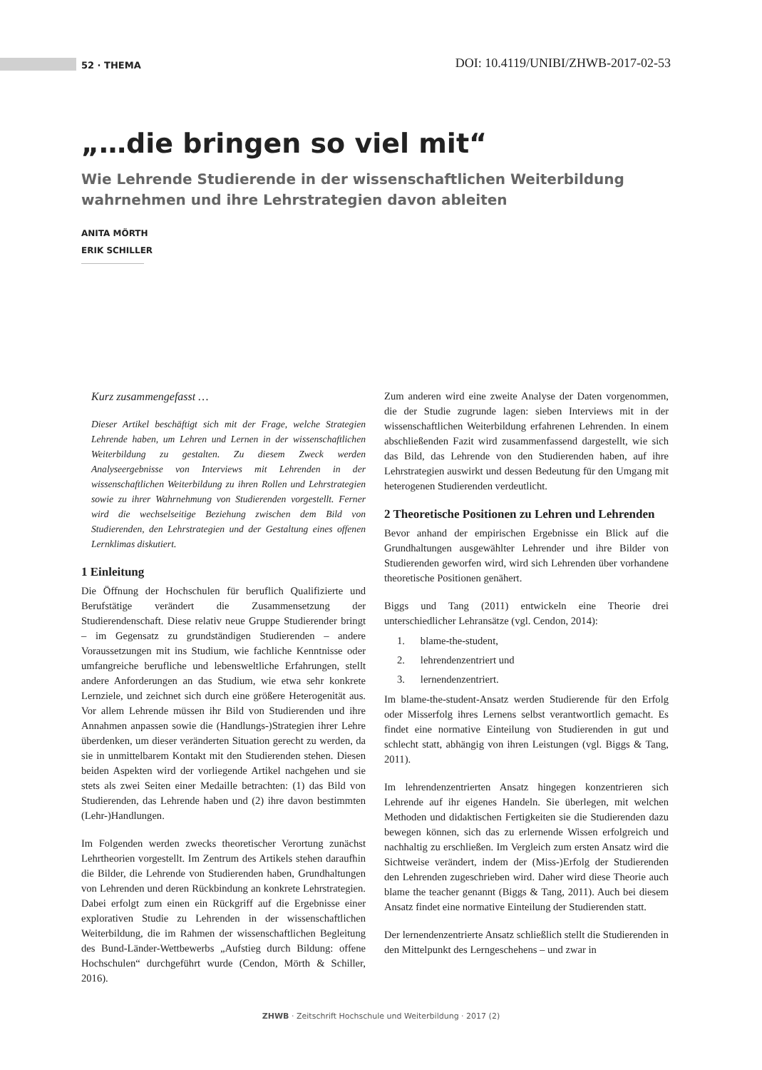52 · THEMA DOI: 10.4119/UNIBI/ZHWB-2017-02-53
„…die bringen so viel mit“
Wie Lehrende Studierende in der wissenschaftlichen Weiterbildung wahrnehmen und ihre Lehrstrategien davon ableiten
ANITA MÖRTH
ERIK SCHILLER
Kurz zusammengefasst …
Dieser Artikel beschäftigt sich mit der Frage, welche Strategien Lehrende haben, um Lehren und Lernen in der wissenschaftlichen Weiterbildung zu gestalten. Zu diesem Zweck werden Analyseergebnisse von Interviews mit Lehrenden in der wissenschaftlichen Weiterbildung zu ihren Rollen und Lehrstrategien sowie zu ihrer Wahrnehmung von Studierenden vorgestellt. Ferner wird die wechselseitige Beziehung zwischen dem Bild von Studierenden, den Lehrstrategien und der Gestaltung eines offenen Lernklimas diskutiert.
1 Einleitung
Die Öffnung der Hochschulen für beruflich Qualifizierte und Berufstätige verändert die Zusammensetzung der Studierendenschaft. Diese relativ neue Gruppe Studierender bringt – im Gegensatz zu grundständigen Studierenden – andere Voraussetzungen mit ins Studium, wie fachliche Kenntnisse oder umfangreiche berufliche und lebensweltliche Erfahrungen, stellt andere Anforderungen an das Studium, wie etwa sehr konkrete Lernziele, und zeichnet sich durch eine größere Heterogenität aus. Vor allem Lehrende müssen ihr Bild von Studierenden und ihre Annahmen anpassen sowie die (Handlungs-)Strategien ihrer Lehre überdenken, um dieser veränderten Situation gerecht zu werden, da sie in unmittelbarem Kontakt mit den Studierenden stehen. Diesen beiden Aspekten wird der vorliegende Artikel nachgehen und sie stets als zwei Seiten einer Medaille betrachten: (1) das Bild von Studierenden, das Lehrende haben und (2) ihre davon bestimmten (Lehr-)Handlungen.
Im Folgenden werden zwecks theoretischer Verortung zunächst Lehrtheorien vorgestellt. Im Zentrum des Artikels stehen daraufhin die Bilder, die Lehrende von Studierenden haben, Grundhaltungen von Lehrenden und deren Rückbindung an konkrete Lehrstrategien. Dabei erfolgt zum einen ein Rückgriff auf die Ergebnisse einer explorativen Studie zu Lehrenden in der wissenschaftlichen Weiterbildung, die im Rahmen der wissenschaftlichen Begleitung des Bund-Länder-Wettbewerbs „Aufstieg durch Bildung: offene Hochschulen“ durchgeführt wurde (Cendon, Mörth & Schiller, 2016).
Zum anderen wird eine zweite Analyse der Daten vorgenommen, die der Studie zugrunde lagen: sieben Interviews mit in der wissenschaftlichen Weiterbildung erfahrenen Lehrenden. In einem abschließenden Fazit wird zusammenfassend dargestellt, wie sich das Bild, das Lehrende von den Studierenden haben, auf ihre Lehrstrategien auswirkt und dessen Bedeutung für den Umgang mit heterogenen Studierenden verdeutlicht.
2 Theoretische Positionen zu Lehren und Lehrenden
Bevor anhand der empirischen Ergebnisse ein Blick auf die Grundhaltungen ausgewählter Lehrender und ihre Bilder von Studierenden geworfen wird, wird sich Lehrenden über vorhandene theoretische Positionen genähert.
Biggs und Tang (2011) entwickeln eine Theorie drei unterschiedlicher Lehransätze (vgl. Cendon, 2014):
1. blame-the-student,
2. lehrendenzentriert und
3. lernendenzentriert.
Im blame-the-student-Ansatz werden Studierende für den Erfolg oder Misserfolg ihres Lernens selbst verantwortlich gemacht. Es findet eine normative Einteilung von Studierenden in gut und schlecht statt, abhängig von ihren Leistungen (vgl. Biggs & Tang, 2011).
Im lehrendenzentrierten Ansatz hingegen konzentrieren sich Lehrende auf ihr eigenes Handeln. Sie überlegen, mit welchen Methoden und didaktischen Fertigkeiten sie die Studierenden dazu bewegen können, sich das zu erlernende Wissen erfolgreich und nachhaltig zu erschließen. Im Vergleich zum ersten Ansatz wird die Sichtweise verändert, indem der (Miss-)Erfolg der Studierenden den Lehrenden zugeschrieben wird. Daher wird diese Theorie auch blame the teacher genannt (Biggs & Tang, 2011). Auch bei diesem Ansatz findet eine normative Einteilung der Studierenden statt.
Der lernendenzentrierte Ansatz schließlich stellt die Studierenden in den Mittelpunkt des Lerngeschehens – und zwar in
ZHWB · Zeitschrift Hochschule und Weiterbildung · 2017 (2)